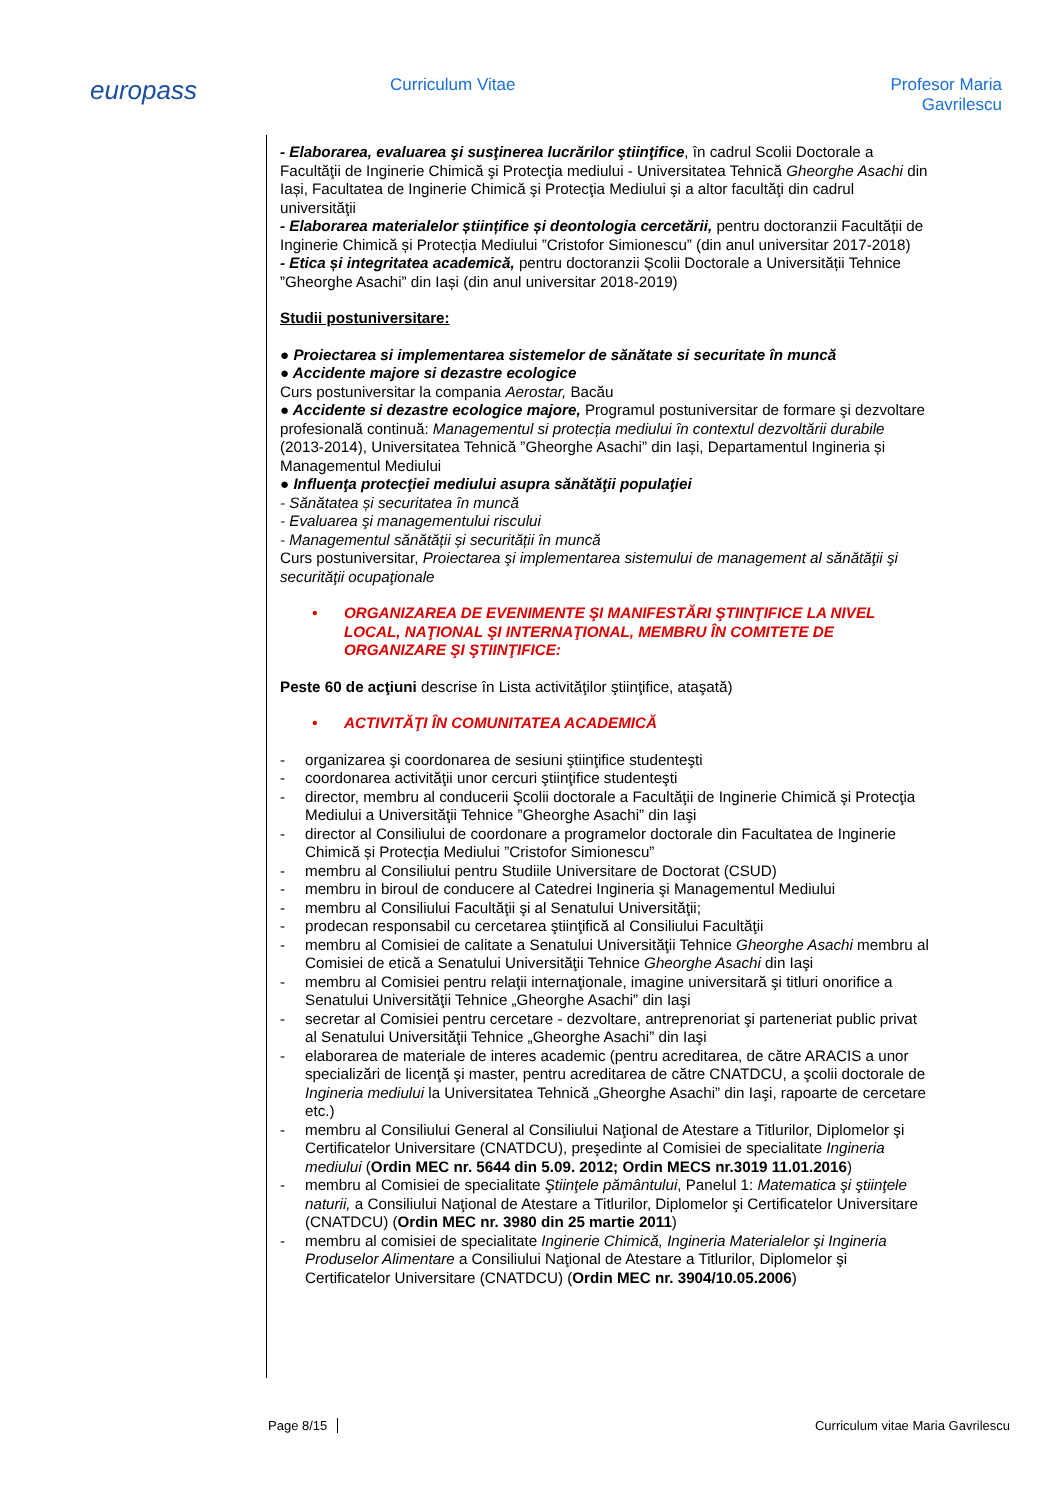europass
Curriculum Vitae Profesor Maria Gavrilescu
- Elaborarea, evaluarea şi susţinerea lucrărilor ştiinţifice, în cadrul Scolii Doctorale a Facultăţii de Inginerie Chimică şi Protecţia mediului - Universitatea Tehnică Gheorghe Asachi din Iași, Facultatea de Inginerie Chimică şi Protecţia Mediului şi a altor facultăţi din cadrul universităţii
- Elaborarea materialelor științifice și deontologia cercetării, pentru doctoranzii Facultății de Inginerie Chimică și Protecția Mediului ”Cristofor Simionescu” (din anul universitar 2017-2018)
- Etica și integritatea academică, pentru doctoranzii Școlii Doctorale a Universității Tehnice ”Gheorghe Asachi” din Iași (din anul universitar 2018-2019)
Studii postuniversitare:
● Proiectarea si implementarea sistemelor de sănătate si securitate în muncă
● Accidente majore si dezastre ecologice
Curs postuniversitar la compania Aerostar, Bacău
● Accidente si dezastre ecologice majore, Programul postuniversitar de formare şi dezvoltare profesională continuă: Managementul si protecția mediului în contextul dezvoltării durabile (2013-2014), Universitatea Tehnică ”Gheorghe Asachi” din Iași, Departamentul Ingineria și Managementul Mediului
● Influenţa protecţiei mediului asupra sănătăţii populaţiei
- Sănătatea și securitatea în muncă
- Evaluarea şi managementului riscului
- Managementul sănătății și securității în muncă
Curs postuniversitar, Proiectarea şi implementarea sistemului de management al sănătăţii şi securităţii ocupaţionale
• ORGANIZAREA DE EVENIMENTE ŞI MANIFESTĂRI ŞTIINŢIFICE LA NIVEL LOCAL, NAŢIONAL ŞI INTERNAŢIONAL, MEMBRU ÎN COMITETE DE ORGANIZARE ŞI ŞTIINŢIFICE:
Peste 60 de acţiuni descrise în Lista activităţilor ştiinţifice, ataşată)
• ACTIVITĂŢI ÎN COMUNITATEA ACADEMICĂ
- organizarea şi coordonarea de sesiuni ştiinţifice studenteşti
- coordonarea activităţii unor cercuri ştiinţifice studenteşti
- director, membru al conducerii Şcolii doctorale a Facultăţii de Inginerie Chimică şi Protecţia Mediului a Universităţii Tehnice ”Gheorghe Asachi” din Iaşi
- director al Consiliului de coordonare a programelor doctorale din Facultatea de Inginerie Chimică și Protecția Mediului ”Cristofor Simionescu”
- membru al Consiliului pentru Studiile Universitare de Doctorat (CSUD)
- membru in biroul de conducere al Catedrei Ingineria şi Managementul Mediului
- membru al Consiliului Facultăţii şi al Senatului Universităţii;
- prodecan responsabil cu cercetarea ştiinţifică al Consiliului Facultăţii
- membru al Comisiei de calitate a Senatului Universităţii Tehnice Gheorghe Asachi membru al Comisiei de etică a Senatului Universităţii Tehnice Gheorghe Asachi din Iaşi
- membru al Comisiei pentru relaţii internaţionale, imagine universitară şi titluri onorifice a Senatului Universităţii Tehnice „Gheorghe Asachi” din Iaşi
- secretar al Comisiei pentru cercetare - dezvoltare, antreprenoriat şi parteneriat public privat al Senatului Universităţii Tehnice „Gheorghe Asachi” din Iaşi
- elaborarea de materiale de interes academic (pentru acreditarea, de către ARACIS a unor specializări de licenţă şi master, pentru acreditarea de către CNATDCU, a şcolii doctorale de Ingineria mediului la Universitatea Tehnică „Gheorghe Asachi” din Iaşi, rapoarte de cercetare etc.)
- membru al Consiliului General al Consiliului Naţional de Atestare a Titlurilor, Diplomelor şi Certificatelor Universitare (CNATDCU), preşedinte al Comisiei de specialitate Ingineria mediului (Ordin MEC nr. 5644 din 5.09. 2012; Ordin MECS nr.3019 11.01.2016)
- membru al Comisiei de specialitate Ştiinţele pământului, Panelul 1: Matematica şi ştiinţele naturii, a Consiliului Naţional de Atestare a Titlurilor, Diplomelor şi Certificatelor Universitare (CNATDCU) (Ordin MEC nr. 3980 din 25 martie 2011)
- membru al comisiei de specialitate Inginerie Chimică, Ingineria Materialelor şi Ingineria Produselor Alimentare a Consiliului Naţional de Atestare a Titlurilor, Diplomelor şi Certificatelor Universitare (CNATDCU) (Ordin MEC nr. 3904/10.05.2006)
Page 8/15 Curriculum vitae Maria Gavrilescu